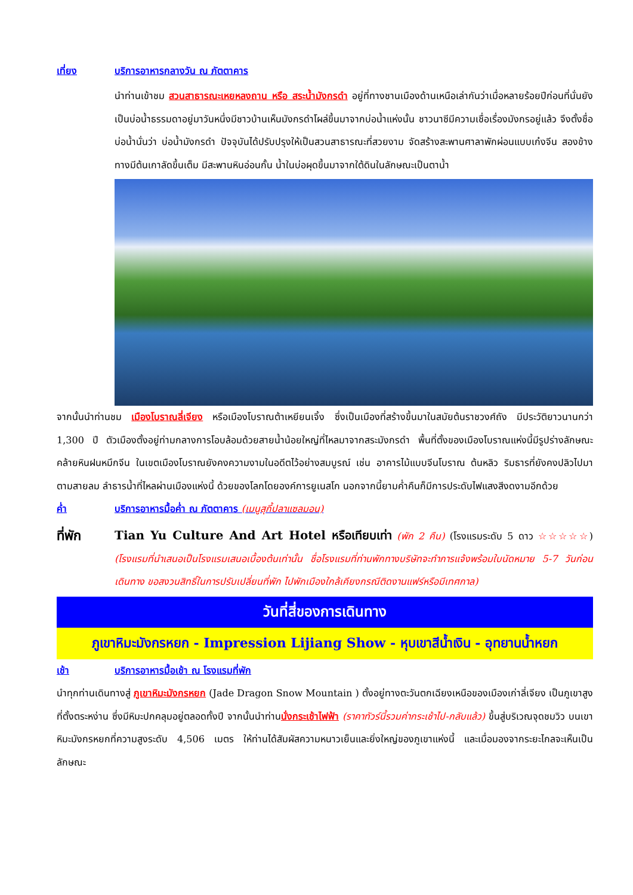เที่ยง บริการอาหารกลางวัน ณ ภัตตาคาร
นำท่านเข้าชม สวนสาธารณะเหยหลงถาน หรือ สระน้ำมังกรดำ อยู่ที่ทางชานเมืองด้านเหนือเล่ากันว่าเมื่อหลายร้อยปีก่อนที่นั่นยังเป็นบ่อน้ำธรรมดาอยู่มาวันหนึ่งมีชาวบ้านเห็นมังกรดำโผล่ขึ้นมาจากบ่อน้ำแห่งนั้น ชาวนาซีมีความเชื่อเรื่องมังกรอยู่แล้ว จึงตั้งชื่อบ่อน้ำนั่นว่า บ่อน้ำมังกรดำ ปัจจุบันได้ปรับปรุงให้เป็นสวนสาธารณะที่สวยงาม จัดสร้างสะพานศาลาพักผ่อนแบบเก๋งจีน สองข้างทางมีต้นเกาลัดขึ้นเต็ม มีสะพานหินอ่อนกั้น น้ำในบ่อผุดขึ้นมาจากใต้ดินในลักษณะเป็นตาน้ำ
จากนั้นนำท่านชม เมืองโบราณลี่เจียง หรือเมืองโบราณต้าเหยียนเจิ้ง ซึ่งเป็นเมืองที่สร้างขึ้นมาในสมัยต้นราชวงศ์ถัง มีประวัติยาวนานกว่า 1,300 ปี ตัวเมืองตั้งอยู่ท่ามกลางการโอบล้อมด้วยสายน้ำน้อยใหญ่ที่ไหลมาจากสระมังกรดำ พื้นที่ตั้งของเมืองโบราณแห่งนี้มีรูปร่างลักษณะคล้ายหินฝนหมึกจีน ในเขตเมืองโบราณยังคงความงามในอดีตไว้อย่างสมบูรณ์ เช่น อาคารไม้แบบจีนโบราณ ต้นหลิว ริมธารที่ยังคงปลิวไปมาตามสายลม ลำธารน้ำที่ไหลผ่านเมืองแห่งนี้ ด้วยของโลกโดยองค์การยูเนสโก นอกจากนี้ยามค่ำคืนก็มีการประดับไฟแสงสีงดงามอีกด้วย
ค่ำ บริการอาหารมื้อค่ำ ณ ภัตตาคาร (เมนูสุกี้ปลาแซลมอน)
ที่พัก Tian Yu Culture And Art Hotel หรือเทียบเท่า (พัก 2 คืน) (โรงแรมระดับ 5 ดาว ☆☆☆☆☆) (โรงแรมที่นำเสนอเป็นโรงแรมเสนอเบื้องต้นเท่านั้น ชื่อโรงแรมที่ท่านพักทางบริษัทจะทำการแจ้งพร้อมใบนัดหมาย 5-7 วันก่อนเดินทาง ขอสงวนสิทธิ์ในการปรับเปลี่ยนที่พัก ไปพักเมืองใกล้เคียงกรณีติดงานแฟร์หรือมีเทศกาล)
วันที่สี่ของการเดินทาง
ภูเขาหิมะมังกรหยก - Impression Lijiang Show - หุบเขาสีน้ำเงิน - อุทยานน้ำหยก
เช้า บริการอาหารมื้อเช้า ณ โรงแรมที่พัก
นำทุกท่านเดินทางสู่ ภูเขาหิมะมังกรหยก (Jade Dragon Snow Mountain ) ตั้งอยู่ทางตะวันตกเฉียงเหนือของเมืองเก่าลี่เจียง เป็นภูเขาสูงที่ตั้งตระหง่าน ซึ่งมีหิมะปกคลุมอยู่ตลอดทั้งปี จากนั้นนำท่านนั่งกระเช้าไฟฟ้า (ราคาทัวร์นี้รวมค่ากระเช้าไป-กลับแล้ว) ขึ้นสู่บริเวณจุดชมวิว บนเขาหิมะมังกรหยกที่ความสูงระดับ 4,506 เมตร ให้ท่านได้สัมผัสความหนาวเย็นและยิ่งใหญ่ของภูเขาแห่งนี้ และเมื่อมองจากระยะไกลจะเห็นเป็นลักษณะ